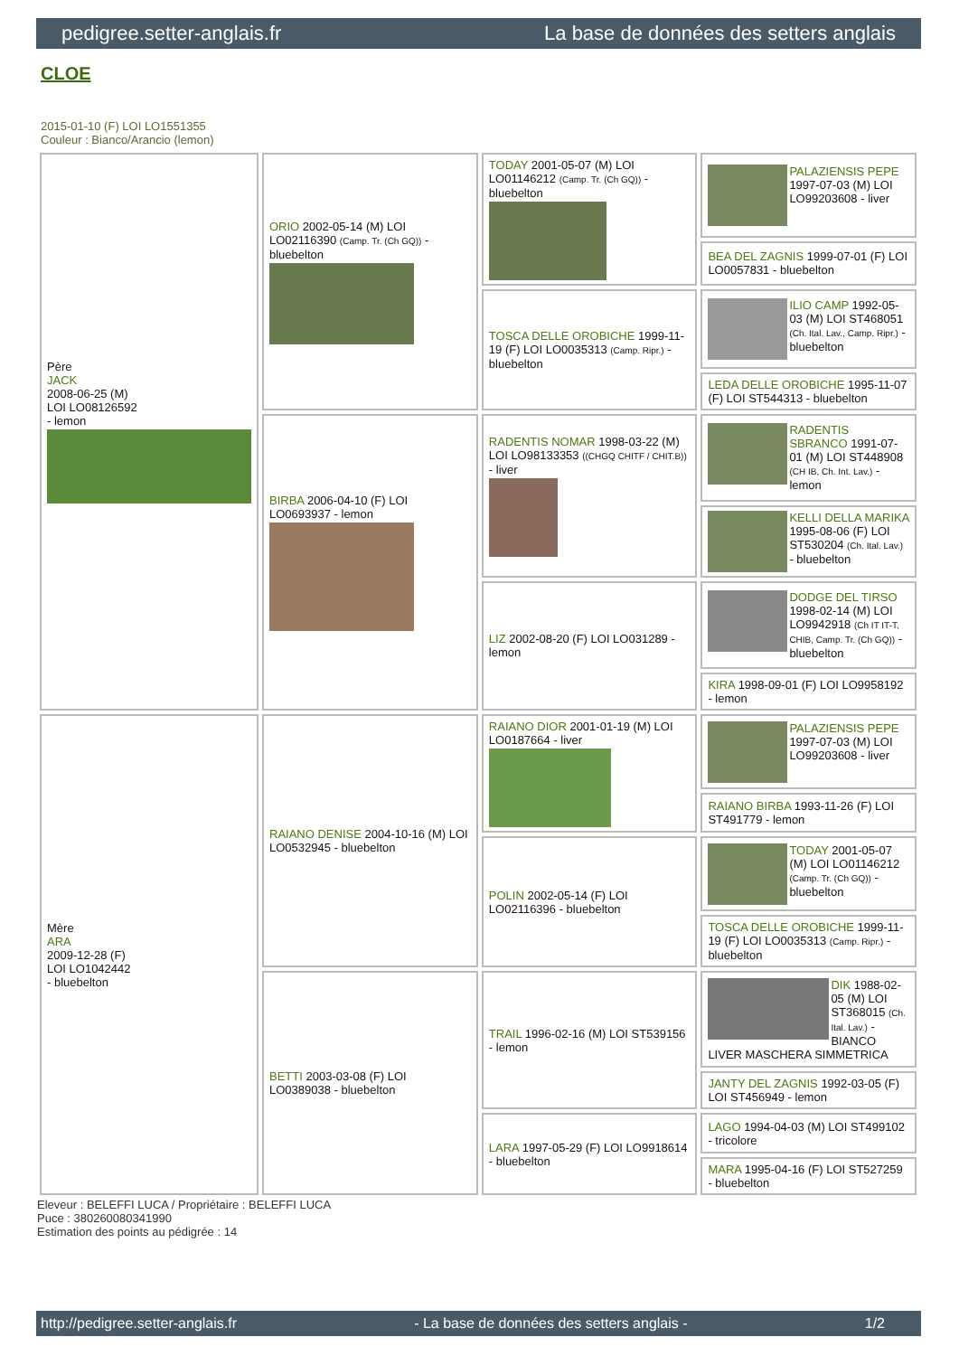pedigree.setter-anglais.fr La base de données des setters anglais
CLOE
2015-01-10 (F) LOI LO1551355
Couleur : Bianco/Arancio (lemon)
| Père JACK 2008-06-25 (M) LOI LO08126592 - lemon | ORIO 2002-05-14 (M) LOI LO02116390 (Camp. Tr. (Ch GQ)) - bluebelton | TODAY 2001-05-07 (M) LOI LO01146212 (Camp. Tr. (Ch GQ)) - bluebelton | PALAZIENSIS PEPE 1997-07-03 (M) LOI LO99203608 - liver |
| | | | BEA DEL ZAGNIS 1999-07-01 (F) LOI LO0057831 - bluebelton |
| | | TOSCA DELLE OROBICHE 1999-11-19 (F) LOI LO0035313 (Camp. Ripr.) - bluebelton | ILIO CAMP 1992-05-03 (M) LOI ST468051 (Ch. Ital. Lav., Camp. Ripr.) - bluebelton |
| | | | LEDA DELLE OROBICHE 1995-11-07 (F) LOI ST544313 - bluebelton |
| | BIRBA 2006-04-10 (F) LOI LO0693937 - lemon | RADENTIS NOMAR 1998-03-22 (M) LOI LO98133353 ((CHGQ CHITF / CHIT.B)) - liver | RADENTIS SBRANCO 1991-07-01 (M) LOI ST448908 (CH IB, Ch. Int. Lav.) - lemon |
| | | | KELLI DELLA MARIKA 1995-08-06 (F) LOI ST530204 (Ch. Ital. Lav.) - bluebelton |
| | | LIZ 2002-08-20 (F) LOI LO031289 - lemon | DODGE DEL TIRSO 1998-02-14 (M) LOI LO9942918 (Ch IT IT-T, CHIB, Camp. Tr. (Ch GQ)) - bluebelton |
| | | | KIRA 1998-09-01 (F) LOI LO9958192 - lemon |
| Mère ARA 2009-12-28 (F) LOI LO1042442 - bluebelton | RAIANO DENISE 2004-10-16 (M) LOI LO0532945 - bluebelton | RAIANO DIOR 2001-01-19 (M) LOI LO0187664 - liver | PALAZIENSIS PEPE 1997-07-03 (M) LOI LO99203608 - liver |
| | | | RAIANO BIRBA 1993-11-26 (F) LOI ST491779 - lemon |
| | | POLIN 2002-05-14 (F) LOI LO02116396 - bluebelton | TODAY 2001-05-07 (M) LOI LO01146212 (Camp. Tr. (Ch GQ)) - bluebelton |
| | | | TOSCA DELLE OROBICHE 1999-11-19 (F) LOI LO0035313 (Camp. Ripr.) - bluebelton |
| | BETTI 2003-03-08 (F) LOI LO0389038 - bluebelton | TRAIL 1996-02-16 (M) LOI ST539156 - lemon | DIK 1988-02-05 (M) LOI ST368015 (Ch. Ital. Lav.) - BIANCO LIVER MASCHERA SIMMETRICA |
| | | | JANTY DEL ZAGNIS 1992-03-05 (F) LOI ST456949 - lemon |
| | | LARA 1997-05-29 (F) LOI LO9918614 - bluebelton | LAGO 1994-04-03 (M) LOI ST499102 - tricolore |
| | | | MARA 1995-04-16 (F) LOI ST527259 - bluebelton |
Eleveur : BELEFFI LUCA / Propriétaire : BELEFFI LUCA
Puce : 380260080341990
Estimation des points au pédigrée : 14
http://pedigree.setter-anglais.fr - La base de données des setters anglais - 1/2